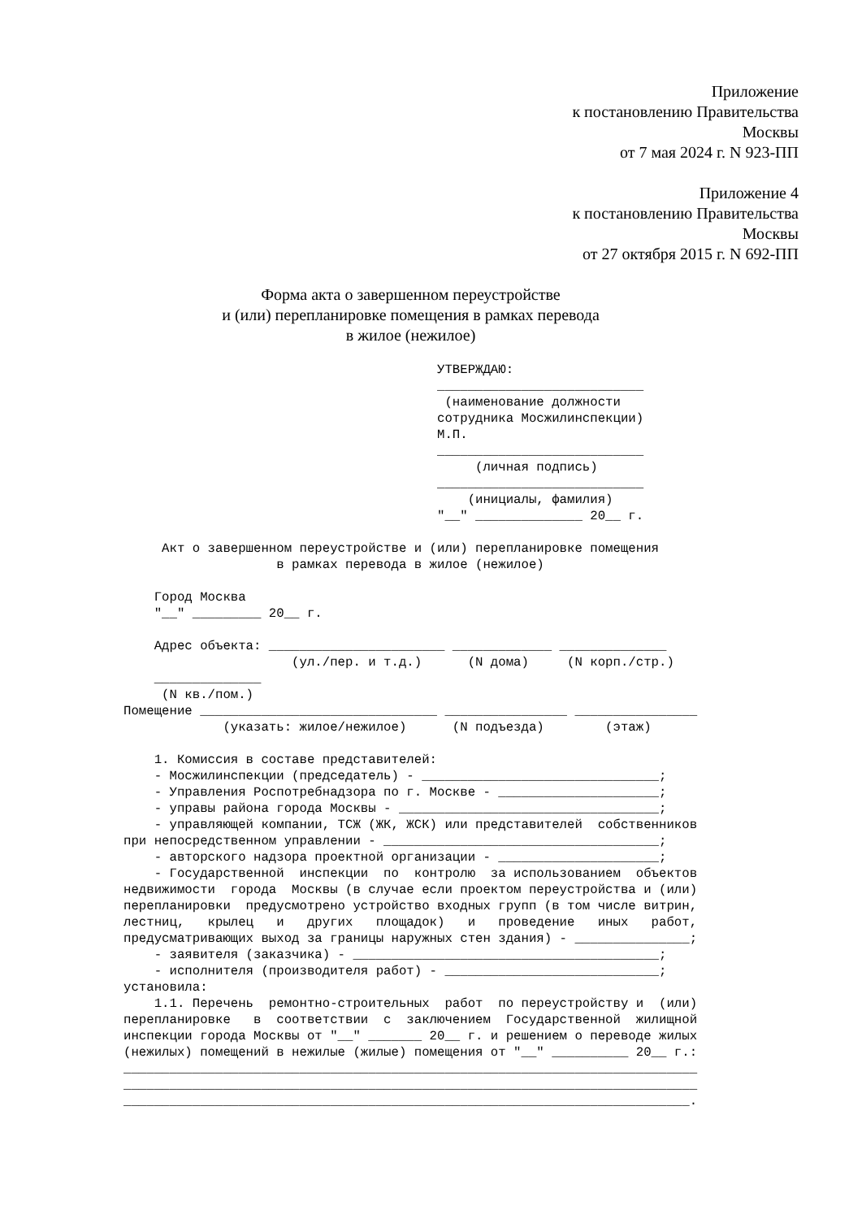Приложение
к постановлению Правительства
Москвы
от 7 мая 2024 г. N 923-ПП
Приложение 4
к постановлению Правительства
Москвы
от 27 октября 2015 г. N 692-ПП
Форма акта о завершенном переустройстве
и (или) перепланировке помещения в рамках перевода
в жилое (нежилое)
                                         УТВЕРЖДАЮ:
                                         ___________________________
                                          (наименование должности
                                         сотрудника Мосжилинспекции)
                                         М.П.
                                         ___________________________
                                              (личная подпись)
                                         ___________________________
                                             (инициалы, фамилия)
                                         "__" ______________ 20__ г.

     Акт о завершенном переустройстве и (или) перепланировке помещения
                    в рамках перевода в жилое (нежилое)

    Город Москва
    "__" _________ 20__ г.

    Адрес объекта: _______________________ _____________ ______________
                      (ул./пер. и т.д.)      (N дома)     (N корп./стр.)
    ______________
     (N кв./пом.)
Помещение _______________________________ ________________ ________________
             (указать: жилое/нежилое)      (N подъезда)        (этаж)

    1. Комиссия в составе представителей:
    - Мосжилинспекции (председатель) - _______________________________;
    - Управления Роспотребнадзора по г. Москве - _____________________;
    - управы района города Москвы - __________________________________;
    - управляющей компании, ТСЖ (ЖК, ЖСК) или представителей  собственников
при непосредственном управлении - ____________________________________;
    - авторского надзора проектной организации - _____________________;
    - Государственной  инспекции  по  контролю  за использованием  объектов
недвижимости  города  Москвы (в случае если проектом переустройства и (или)
перепланировки  предусмотрено устройство входных групп (в том числе витрин,
лестниц,   крылец   и   других   площадок)   и   проведение   иных   работ,
предусматривающих выход за границы наружных стен здания) - _______________;
    - заявителя (заказчика) - ________________________________________;
    - исполнителя (производителя работ) - ____________________________;
установила:
    1.1. Перечень  ремонтно-строительных  работ  по переустройству и  (или)
перепланировке   в  соответствии  с  заключением  Государственной  жилищной
инспекции города Москвы от "__" _______ 20__ г. и решением о переводе жилых
(нежилых) помещений в нежилые (жилые) помещения от "__" __________ 20__ г.:
___________________________________________________________________________
___________________________________________________________________________
__________________________________________________________________________.